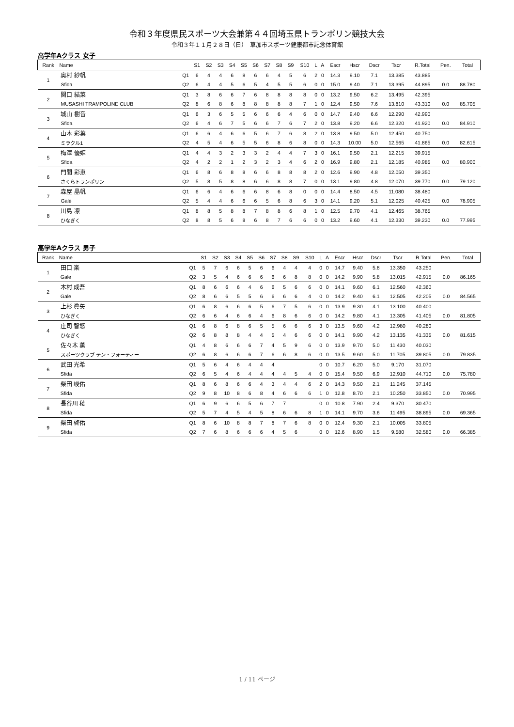令和３年度県民スポーツ大会兼第４４回埼玉県トランポリン競技大会
令和３年１１月２８日（日）　草加市スポーツ健康都市記念体育館
高学年Aクラス 女子
| Rank | Name | | S1 | S2 | S3 | S4 | S5 | S6 | S7 | S8 | S9 | S10 | L | A | Escr | Hscr | Dscr | Tscr | R.Total | Pen. | Total |
| --- | --- | --- | --- | --- | --- | --- | --- | --- | --- | --- | --- | --- | --- | --- | --- | --- | --- | --- | --- | --- | --- |
| 1 | 奥村 紗帆 | Q1 | 6 | 4 | 4 | 6 | 8 | 6 | 6 | 4 | 5 | 6 | 2 | 0 | 14.3 | 9.10 | 7.1 | 13.385 | 43.885 | | |
| | Sfida | Q2 | 6 | 4 | 4 | 5 | 6 | 5 | 4 | 5 | 5 | 6 | 0 | 0 | 15.0 | 9.40 | 7.1 | 13.395 | 44.895 | 0.0 | 88.780 |
| 2 | 関口 結菜 | Q1 | 3 | 8 | 6 | 6 | 7 | 6 | 8 | 8 | 8 | 8 | 0 | 0 | 13.2 | 9.50 | 6.2 | 13.495 | 42.395 | | |
| | MUSASHI TRAMPOLINE CLUB | Q2 | 8 | 6 | 8 | 6 | 8 | 8 | 8 | 8 | 8 | 7 | 1 | 0 | 12.4 | 9.50 | 7.6 | 13.810 | 43.310 | 0.0 | 85.705 |
| 3 | 城山 樹音 | Q1 | 6 | 3 | 6 | 5 | 5 | 6 | 6 | 6 | 4 | 6 | 0 | 0 | 14.7 | 9.40 | 6.6 | 12.290 | 42.990 | | |
| | Sfida | Q2 | 6 | 4 | 6 | 7 | 5 | 6 | 6 | 7 | 6 | 7 | 2 | 0 | 13.8 | 9.20 | 6.6 | 12.320 | 41.920 | 0.0 | 84.910 |
| 4 | 山本 彩葉 | Q1 | 6 | 6 | 4 | 6 | 6 | 5 | 6 | 7 | 6 | 8 | 2 | 0 | 13.8 | 9.50 | 5.0 | 12.450 | 40.750 | | |
| | ミラクル1 | Q2 | 4 | 5 | 4 | 6 | 5 | 5 | 6 | 8 | 6 | 8 | 0 | 0 | 14.3 | 10.00 | 5.0 | 12.565 | 41.865 | 0.0 | 82.615 |
| 5 | 梅澤 優姫 | Q1 | 4 | 4 | 3 | 2 | 3 | 3 | 2 | 4 | 4 | 7 | 3 | 0 | 16.1 | 9.50 | 2.1 | 12.215 | 39.915 | | |
| | Sfida | Q2 | 4 | 2 | 2 | 1 | 2 | 3 | 2 | 3 | 4 | 6 | 2 | 0 | 16.9 | 9.80 | 2.1 | 12.185 | 40.985 | 0.0 | 80.900 |
| 6 | 門間 彩恵 | Q1 | 6 | 8 | 6 | 8 | 8 | 6 | 6 | 8 | 8 | 8 | 2 | 0 | 12.6 | 9.90 | 4.8 | 12.050 | 39.350 | | |
| | さくらトランポリン | Q2 | 5 | 8 | 5 | 8 | 8 | 6 | 6 | 8 | 8 | 7 | 0 | 0 | 13.1 | 9.80 | 4.8 | 12.070 | 39.770 | 0.0 | 79.120 |
| 7 | 森屋 晶帆 | Q1 | 6 | 6 | 4 | 6 | 6 | 6 | 8 | 6 | 8 | 0 | 0 | 0 | 14.4 | 8.50 | 4.5 | 11.080 | 38.480 | | |
| | Gale | Q2 | 5 | 4 | 4 | 6 | 6 | 6 | 5 | 6 | 8 | 6 | 3 | 0 | 14.1 | 9.20 | 5.1 | 12.025 | 40.425 | 0.0 | 78.905 |
| 8 | 川島 凛 | Q1 | 8 | 8 | 5 | 8 | 8 | 7 | 8 | 8 | 6 | 8 | 1 | 0 | 12.5 | 9.70 | 4.1 | 12.465 | 38.765 | | |
| | ひなぎく | Q2 | 8 | 8 | 5 | 6 | 8 | 6 | 8 | 7 | 6 | 6 | 0 | 0 | 13.2 | 9.60 | 4.1 | 12.330 | 39.230 | 0.0 | 77.995 |
高学年Aクラス 男子
| Rank | Name | | S1 | S2 | S3 | S4 | S5 | S6 | S7 | S8 | S9 | S10 | L | A | Escr | Hscr | Dscr | Tscr | R.Total | Pen. | Total |
| --- | --- | --- | --- | --- | --- | --- | --- | --- | --- | --- | --- | --- | --- | --- | --- | --- | --- | --- | --- | --- | --- |
| 1 | 田口 楽 | Q1 | 5 | 7 | 6 | 6 | 5 | 6 | 6 | 4 | 4 | 4 | 0 | 0 | 14.7 | 9.40 | 5.8 | 13.350 | 43.250 | | |
| | Gale | Q2 | 3 | 5 | 4 | 6 | 6 | 6 | 6 | 6 | 8 | 8 | 0 | 0 | 14.2 | 9.90 | 5.8 | 13.015 | 42.915 | 0.0 | 86.165 |
| 2 | 木村 成吾 | Q1 | 8 | 6 | 6 | 6 | 4 | 6 | 6 | 5 | 6 | 6 | 0 | 0 | 14.1 | 9.60 | 6.1 | 12.560 | 42.360 | | |
| | Gale | Q2 | 8 | 6 | 6 | 5 | 5 | 6 | 6 | 6 | 6 | 4 | 0 | 0 | 14.2 | 9.40 | 6.1 | 12.505 | 42.205 | 0.0 | 84.565 |
| 3 | 上杉 眞矢 | Q1 | 6 | 8 | 6 | 6 | 6 | 5 | 6 | 7 | 5 | 6 | 0 | 0 | 13.9 | 9.30 | 4.1 | 13.100 | 40.400 | | |
| | ひなぎく | Q2 | 6 | 6 | 4 | 6 | 6 | 4 | 6 | 8 | 6 | 6 | 0 | 0 | 14.2 | 9.80 | 4.1 | 13.305 | 41.405 | 0.0 | 81.805 |
| 4 | 庄司 智悠 | Q1 | 6 | 8 | 6 | 8 | 6 | 5 | 5 | 6 | 6 | 6 | 3 | 0 | 13.5 | 9.60 | 4.2 | 12.980 | 40.280 | | |
| | ひなぎく | Q2 | 6 | 8 | 8 | 8 | 4 | 4 | 5 | 4 | 6 | 6 | 0 | 0 | 14.1 | 9.90 | 4.2 | 13.135 | 41.335 | 0.0 | 81.615 |
| 5 | 佐々木 薫 | Q1 | 4 | 8 | 6 | 6 | 6 | 7 | 4 | 5 | 9 | 6 | 0 | 0 | 13.9 | 9.70 | 5.0 | 11.430 | 40.030 | | |
| | スポーツクラブ テン・フォーティー | Q2 | 6 | 8 | 6 | 6 | 6 | 7 | 6 | 6 | 8 | 6 | 0 | 0 | 13.5 | 9.60 | 5.0 | 11.705 | 39.805 | 0.0 | 79.835 |
| 6 | 武田 光希 | Q1 | 5 | 6 | 4 | 6 | 4 | 4 | 4 | | | | 0 | 0 | 10.7 | 6.20 | 5.0 | 9.170 | 31.070 | | |
| | Sfida | Q2 | 6 | 5 | 4 | 6 | 4 | 4 | 4 | 4 | 5 | 4 | 0 | 0 | 15.4 | 9.50 | 6.9 | 12.910 | 44.710 | 0.0 | 75.780 |
| 7 | 柴田 峻佑 | Q1 | 8 | 6 | 8 | 6 | 6 | 4 | 3 | 4 | 4 | 6 | 2 | 0 | 14.3 | 9.50 | 2.1 | 11.245 | 37.145 | | |
| | Sfida | Q2 | 9 | 8 | 10 | 8 | 6 | 8 | 4 | 6 | 6 | 6 | 1 | 0 | 12.8 | 8.70 | 2.1 | 10.250 | 33.850 | 0.0 | 70.995 |
| 8 | 長谷川 稜 | Q1 | 6 | 9 | 6 | 6 | 5 | 6 | 7 | 7 | | | 0 | 0 | 10.8 | 7.90 | 2.4 | 9.370 | 30.470 | | |
| | Sfida | Q2 | 5 | 7 | 4 | 5 | 4 | 5 | 8 | 6 | 6 | 8 | 1 | 0 | 14.1 | 9.70 | 3.6 | 11.495 | 38.895 | 0.0 | 69.365 |
| 9 | 柴田 啓佑 | Q1 | 8 | 6 | 10 | 8 | 8 | 7 | 8 | 7 | 6 | 8 | 0 | 0 | 12.4 | 9.30 | 2.1 | 10.005 | 33.805 | | |
| | Sfida | Q2 | 7 | 6 | 8 | 6 | 6 | 6 | 4 | 5 | 6 | | 0 | 0 | 12.6 | 8.90 | 1.5 | 9.580 | 32.580 | 0.0 | 66.385 |
1 / 11 ページ